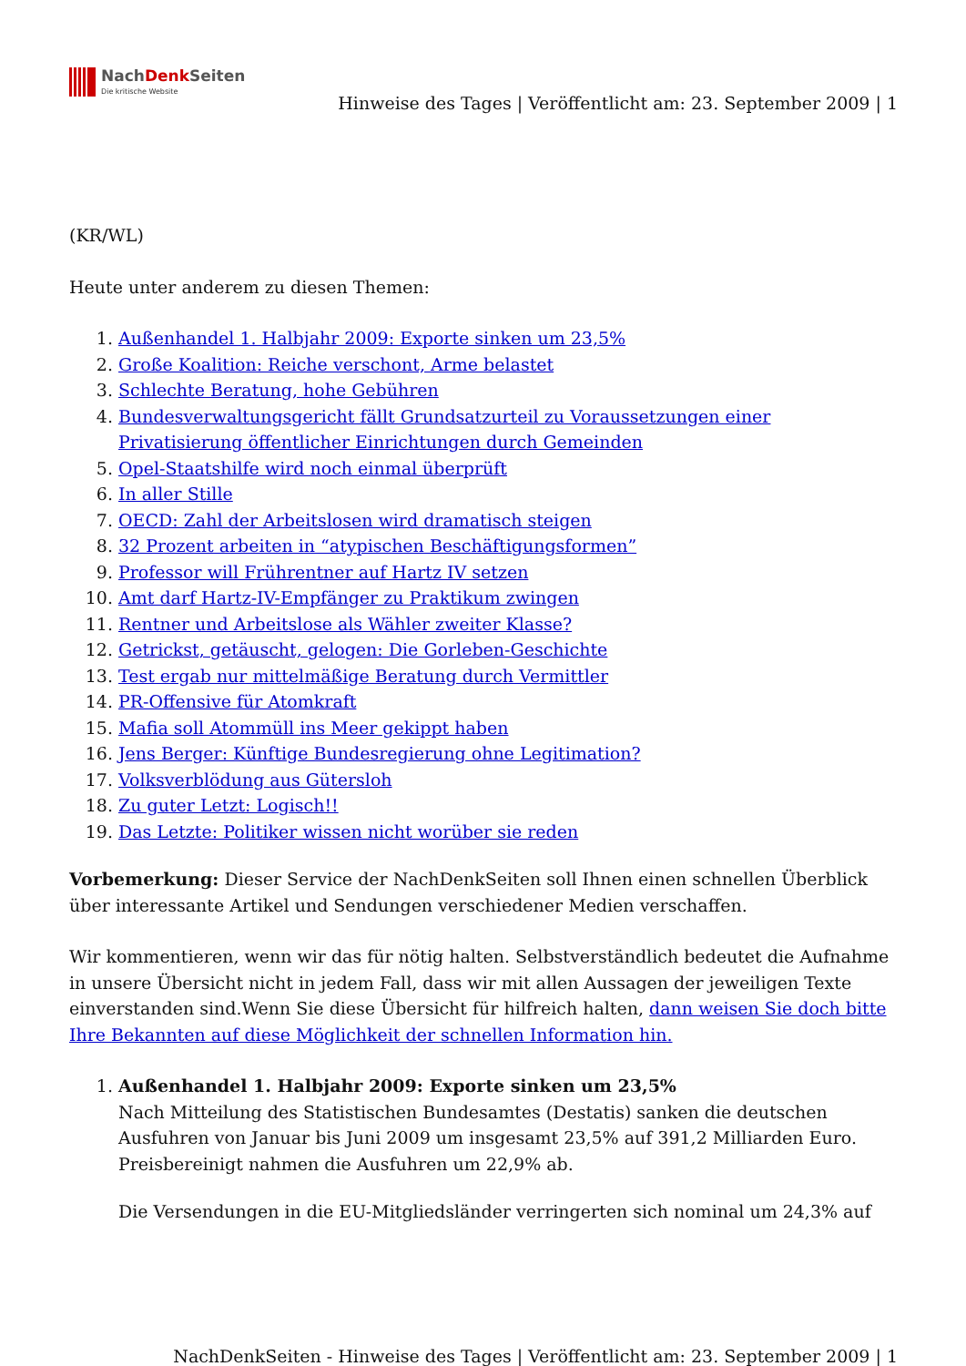NachDenk Seiten
Die kritische Website
Hinweise des Tages | Veröffentlicht am: 23. September 2009 | 1
(KR/WL)
Heute unter anderem zu diesen Themen:
1. Außenhandel 1. Halbjahr 2009: Exporte sinken um 23,5%
2. Große Koalition: Reiche verschont, Arme belastet
3. Schlechte Beratung, hohe Gebühren
4. Bundesverwaltungsgericht fällt Grundsatzurteil zu Voraussetzungen einer Privatisierung öffentlicher Einrichtungen durch Gemeinden
5. Opel-Staatshilfe wird noch einmal überprüft
6. In aller Stille
7. OECD: Zahl der Arbeitslosen wird dramatisch steigen
8. 32 Prozent arbeiten in “atypischen Beschäftigungsformen”
9. Professor will Frührentner auf Hartz IV setzen
10. Amt darf Hartz-IV-Empfänger zu Praktikum zwingen
11. Rentner und Arbeitslose als Wähler zweiter Klasse?
12. Getrickst, getäuscht, gelogen: Die Gorleben-Geschichte
13. Test ergab nur mittelmäßige Beratung durch Vermittler
14. PR-Offensive für Atomkraft
15. Mafia soll Atommüll ins Meer gekippt haben
16. Jens Berger: Künftige Bundesregierung ohne Legitimation?
17. Volksverblödung aus Gütersloh
18. Zu guter Letzt: Logisch!!
19. Das Letzte: Politiker wissen nicht worüber sie reden
Vorbemerkung: Dieser Service der NachDenkSeiten soll Ihnen einen schnellen Überblick über interessante Artikel und Sendungen verschiedener Medien verschaffen.
Wir kommentieren, wenn wir das für nötig halten. Selbstverständlich bedeutet die Aufnahme in unsere Übersicht nicht in jedem Fall, dass wir mit allen Aussagen der jeweiligen Texte einverstanden sind.Wenn Sie diese Übersicht für hilfreich halten, dann weisen Sie doch bitte Ihre Bekannten auf diese Möglichkeit der schnellen Information hin.
1. Außenhandel 1. Halbjahr 2009: Exporte sinken um 23,5%
Nach Mitteilung des Statistischen Bundesamtes (Destatis) sanken die deutschen Ausfuhren von Januar bis Juni 2009 um insgesamt 23,5% auf 391,2 Milliarden Euro. Preisbereinigt nahmen die Ausfuhren um 22,9% ab.
Die Versendungen in die EU-Mitgliedsländer verringerten sich nominal um 24,3% auf
NachDenkSeiten - Hinweise des Tages | Veröffentlicht am: 23. September 2009 | 1